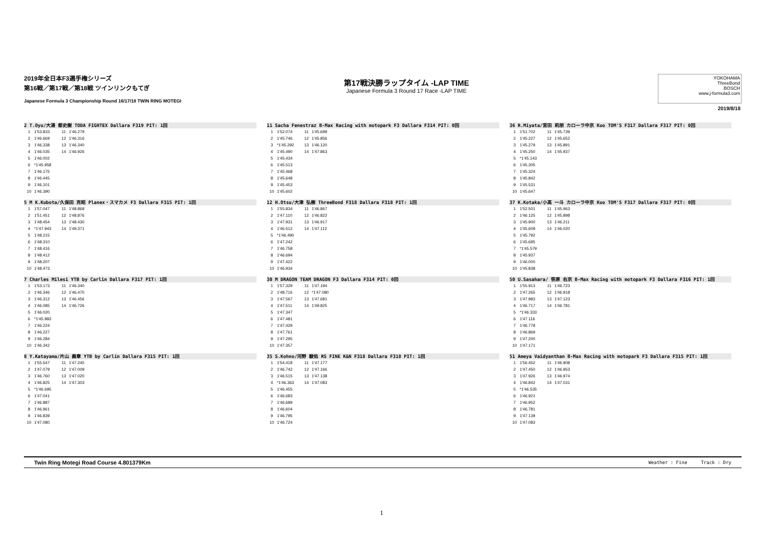2019年全日本F3選手権シリーズ
第16戦／第17戦／第18戦 ツインリンクもてぎ
Japanese Formula 3 Championship Round 16/17/18 TWIN RING MOTEGI
第17戦決勝ラップタイム -LAP TIME
Japanese Formula 3 Round 17 Race -LAP TIME
YOKOHAMA
ThreeBond
BOSCH
www.j-formula3.com
2019/8/18
2 T.Oyu/大湯 都史樹 TODA FIGHTEX Dallara F319 PIT: 1回
| 1 | 1'53.833 | 11 | 1'46.279 |
| 2 | 1'46.669 | 12 | 1'46.316 |
| 3 | 1'46.338 | 13 | 1'46.340 |
| 4 | 1'46.035 | 14 | 1'46.926 |
| 5 | 1'46.002 | | |
| 6 | *1'45.958 | | |
| 7 | 1'46.175 | | |
| 8 | 1'46.445 | | |
| 9 | 1'46.101 | | |
| 10 | 1'46.390 | | |
11 Sacha Fenestraz B-Max Racing with motopark F3 Dallara F314 PIT: 0回
| 1 | 1'52.074 | 11 | 1'45.699 |
| 2 | 1'45.746 | 12 | 1'45.856 |
| 3 | *1'45.292 | 13 | 1'46.120 |
| 4 | 1'45.490 | 14 | 1'47.863 |
| 5 | 1'45.434 | | |
| 6 | 1'45.513 | | |
| 7 | 1'45.468 | | |
| 8 | 1'45.648 | | |
| 9 | 1'45.453 | | |
| 10 | 1'45.602 | | |
36 R.Miyata/宮田 莉朋 カローラ中京 Kuo TOM'S F317 Dallara F317 PIT: 0回
| 1 | 1'51.702 | 11 | 1'45.739 |
| 2 | 1'45.227 | 12 | 1'45.652 |
| 3 | 1'45.279 | 13 | 1'45.891 |
| 4 | 1'45.250 | 14 | 1'45.937 |
| 5 | *1'45.143 | | |
| 6 | 1'45.305 | | |
| 7 | 1'45.324 | | |
| 8 | 1'45.842 | | |
| 9 | 1'45.531 | | |
| 10 | 1'45.647 | | |
5 M K.Kubota/久保田 克昭 Planex・スマカメ F3 Dallara F315 PIT: 1回
| 1 | 1'57.047 | 11 | 1'48.868 |
| 2 | 1'51.451 | 12 | 1'48.876 |
| 3 | 1'48.454 | 13 | 1'48.430 |
| 4 | *1'47.943 | 14 | 1'49.371 |
| 5 | 1'48.215 | | |
| 6 | 1'48.310 | | |
| 7 | 1'48.416 | | |
| 8 | 1'48.412 | | |
| 9 | 1'48.207 | | |
| 10 | 1'48.473 | | |
12 H.Otsu/大津 弘樹 ThreeBond F318 Dallara F318 PIT: 1回
| 1 | 1'55.834 | 11 | 1'46.867 |
| 2 | 1'47.110 | 12 | 1'46.822 |
| 3 | 1'47.931 | 13 | 1'46.917 |
| 4 | 1'46.512 | 14 | 1'47.112 |
| 5 | *1'46.490 | | |
| 6 | 1'47.242 | | |
| 7 | 1'46.758 | | |
| 8 | 1'46.694 | | |
| 9 | 1'47.422 | | |
| 10 | 1'46.934 | | |
37 K.Kotaka/小高 一斗 カローラ中京 Kuo TOM'S F317 Dallara F317 PIT: 0回
| 1 | 1'52.501 | 11 | 1'45.963 |
| 2 | 1'46.125 | 12 | 1'45.898 |
| 3 | 1'45.900 | 13 | 1'46.211 |
| 4 | 1'45.609 | 14 | 1'46.020 |
| 5 | 1'45.792 | | |
| 6 | 1'45.695 | | |
| 7 | *1'45.579 | | |
| 8 | 1'45.937 | | |
| 9 | 1'46.000 | | |
| 10 | 1'45.838 | | |
7 Charles Milesi YTB by Carlin Dallara F317 PIT: 1回
| 1 | 1'53.173 | 11 | 1'46.340 |
| 2 | 1'46.346 | 12 | 1'46.470 |
| 3 | 1'46.312 | 13 | 1'46.456 |
| 4 | 1'46.085 | 14 | 1'46.726 |
| 5 | 1'46.020 | | |
| 6 | *1'45.983 | | |
| 7 | 1'46.224 | | |
| 8 | 1'46.227 | | |
| 9 | 1'46.284 | | |
| 10 | 1'46.342 | | |
30 M DRAGON TEAM DRAGON F3 Dallara F314 PIT: 0回
| 1 | 1'57.329 | 11 | 1'47.194 |
| 2 | 1'48.716 | 12 | *1'47.080 |
| 3 | 1'47.567 | 13 | 1'47.681 |
| 4 | 1'47.511 | 14 | 1'49.825 |
| 5 | 1'47.347 | | |
| 6 | 1'47.481 | | |
| 7 | 1'47.429 | | |
| 8 | 1'47.761 | | |
| 9 | 1'47.295 | | |
| 10 | 1'47.357 | | |
50 U.Sasahara/ 笹原 右京 B-Max Racing with motopark F3 Dallara F316 PIT: 1回
| 1 | 1'55.913 | 11 | 1'46.723 |
| 2 | 1'47.265 | 12 | 1'46.918 |
| 3 | 1'47.983 | 13 | 1'47.123 |
| 4 | 1'46.717 | 14 | 1'46.781 |
| 5 | *1'46.333 | | |
| 6 | 1'47.116 | | |
| 7 | 1'46.778 | | |
| 8 | 1'46.869 | | |
| 9 | 1'47.200 | | |
| 10 | 1'47.171 | | |
8 Y.Katayama/片山 義章 YTB by Carlin Dallara F315 PIT: 1回
| 1 | 1'55.547 | 11 | 1'47.245 |
| 2 | 1'47.079 | 12 | 1'47.009 |
| 3 | 1'46.760 | 13 | 1'47.020 |
| 4 | 1'46.825 | 14 | 1'47.303 |
| 5 | *1'46.695 | | |
| 6 | 1'47.041 | | |
| 7 | 1'46.887 | | |
| 8 | 1'46.961 | | |
| 9 | 1'46.839 | | |
| 10 | 1'47.080 | | |
35 S.Kohno/河野 駿佑 RS FINE K&N F318 Dallara F318 PIT: 1回
| 1 | 1'54.418 | 11 | 1'47.177 |
| 2 | 1'46.742 | 12 | 1'47.166 |
| 3 | 1'46.515 | 13 | 1'47.138 |
| 4 | *1'46.363 | 14 | 1'47.083 |
| 5 | 1'46.455 | | |
| 6 | 1'46.683 | | |
| 7 | 1'46.689 | | |
| 8 | 1'46.604 | | |
| 9 | 1'46.795 | | |
| 10 | 1'46.724 | | |
51 Ameya Vaidyanthan B-Max Racing with motopark F3 Dallara F315 PIT: 1回
| 1 | 1'56.452 | 11 | 1'46.908 |
| 2 | 1'47.450 | 12 | 1'46.953 |
| 3 | 1'47.926 | 13 | 1'46.974 |
| 4 | 1'46.842 | 14 | 1'47.031 |
| 5 | *1'46.535 | | |
| 6 | 1'46.921 | | |
| 7 | 1'46.952 | | |
| 8 | 1'46.781 | | |
| 9 | 1'47.139 | | |
| 10 | 1'47.083 | | |
Twin Ring Motegi Road Course 4.801379Km Weather : Fine Track : Dry
1